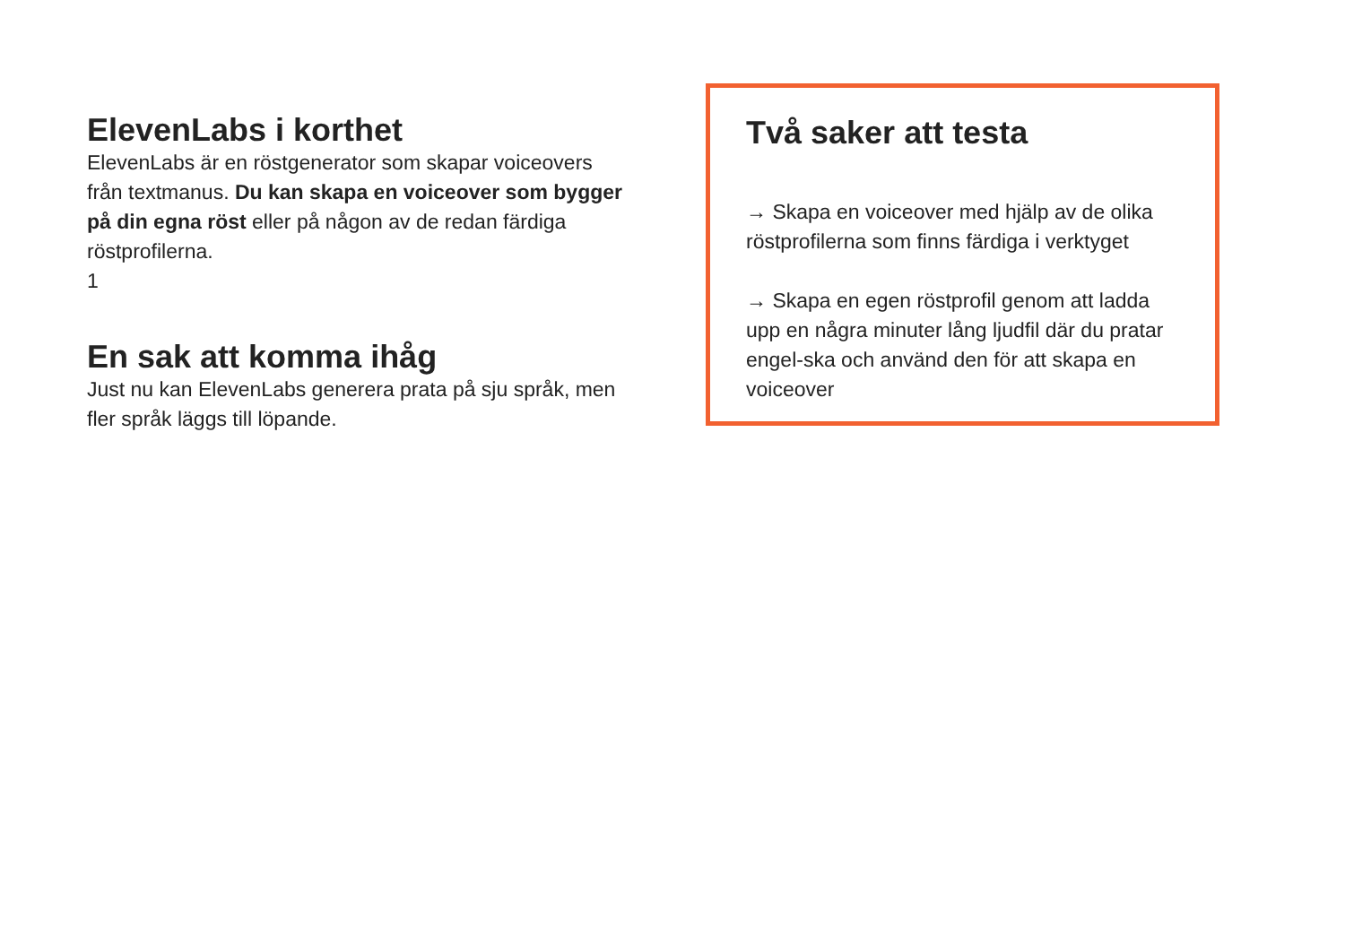ElevenLabs i korthet
ElevenLabs är en röstgenerator som skapar voiceovers från textmanus. Du kan skapa en voiceover som bygger på din egna röst eller på någon av de redan färdiga röstprofilerna.
1
En sak att komma ihåg
Just nu kan ElevenLabs generera prata på sju språk, men fler språk läggs till löpande.
Två saker att testa
→ Skapa en voiceover med hjälp av de olika röstprofilerna som finns färdiga i verktyget
→ Skapa en egen röstprofil genom att ladda upp en några minuter lång ljudfil där du pratar engel-ska och använd den för att skapa en voiceover